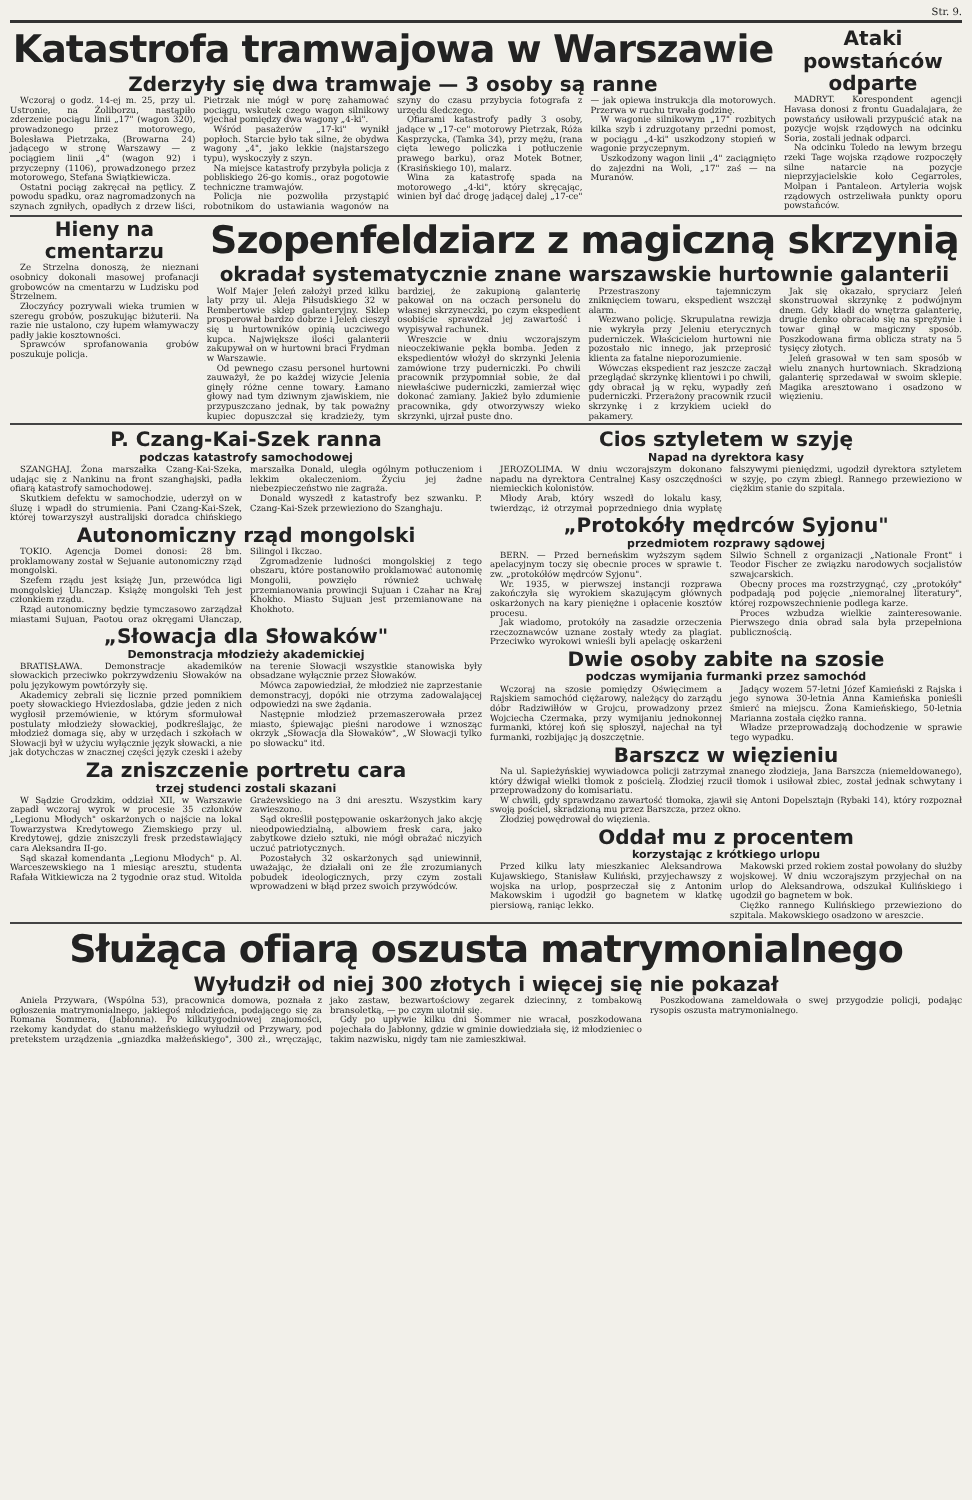Str. 9.
Katastrofa tramwajowa w Warszawie
Zderzyły się dwa tramwaje — 3 osoby są ranne
Wczoraj o godz. 14-ej m. 25, przy ul. Ustronie, na Żoliborzu, nastąpiło zderzenie pociągu linii „17" (wagon 320), prowadzonego przez motorowego, Bolesława Pietrzaka, (Browarna 24) jadącego w stronę Warszawy — z pociągiem linii „4" (wagon 92) i przyczepny (1106), prowadzonego przez motorowego, Stefana Świątkiewicza.
Ostatni pociąg zakręcał na pętlicy. Z powodu spadku, oraz nagromadzonych na szynach zgniłych, opadłych z drzew liści, Pietrzak nie mógł w porę zahamować pociągu, wskutek czego wagon silnikowy wjechał pomiędzy dwa wagony „4-ki".
Wśród pasażerów „17-ki" wynikł popłoch. Starcie było tak silne, że obydwa wagony „4", jako lekkie (najstarszego typu), wyskoczyły z szyn.
Na miejsce katastrofy przybyła policja z pobliskiego 26-go komis., oraz pogotowie techniczne tramwajów.
Policja nie pozwoliła przystąpić robotnikom do ustawiania wagonów na szyny do czasu przybycia fotografa z urzędu śledczego.
Ofiarami katastrofy padły 3 osoby, jadące w „17-ce" motorowy Pietrzak, Róża Kasprzycka, (Tamka 34), przy mężu, (rana cięta lewego policzka i potłuczenie prawego barku), oraz Motek Botner, (Krasińskiego 10), malarz.
Wina za katastrofę spada na motorowego „4-ki", który skręcając, winien był dać drogę jadącej dalej „17-ce" — jak opiewa instrukcja dla motorowych. Przerwa w ruchu trwała godzinę.
W wagonie silnikowym „17" rozbitych kilka szyb i zdruzgotany przedni pomost, w pociągu „4-ki" uszkodzony stopień w wagonie przyczepnym.
Uszkodzony wagon linii „4" zaciągnięto do zajezdni na Woli, „17" zaś — na Muranów.
Ataki powstańców odparte
MADRYT. Korespondent agencji Havasa donosi z frontu Guadalajara, że powstańcy usiłowali przypuścić atak na pozycje wojsk rządowych na odcinku Soria, zostali jednak odparci.
Na odcinku Toledo na lewym brzegu rzeki Tage wojska rządowe rozpoczęły silne natarcie na pozycje nieprzyjacielskie koło Cegarroles, Molpan i Pantaleon. Artyleria wojsk rządowych ostrzeliwała punkty oporu powstańców.
Hieny na cmentarzu
Ze Strzelna donoszą, że nieznani osobnicy dokonali masowej profanacji grobowców na cmentarzu w Ludzisku pod Strzelnem.
Złoczyńcy pozrywali wieka trumien w szeregu grobów, poszukując biżuterii. Na razie nie ustalono, czy łupem włamywaczy padły jakie kosztowności.
Sprawców sprofanowania grobów poszukuje policja.
Szopenfeldziarz z magiczną skrzynią
okradał systematycznie znane warszawskie hurtownie galanterii
Wolf Majer Jeleń założył przed kilku laty przy ul. Aleja Piłsudskiego 32 w Rembertowie sklep galanteryjny. Sklep prosperował bardzo dobrze i Jeleń cieszył się u hurtowników opinią uczciwego kupca. Największe ilości galanterii zakupywał on w hurtowni braci Frydman w Warszawie.
Od pewnego czasu personel hurtowni zauważył, że po każdej wizycie Jelenia ginęły różne cenne towary. Łamano głowy nad tym dziwnym zjawiskiem, nie przypuszczano jednak, by tak poważny kupiec dopuszczał się kradzieży, tym bardziej, że zakupioną galanterię pakował on na oczach personelu do własnej skrzyneczki, po czym ekspedient osobiście sprawdzał jej zawartość i wypisywał rachunek.
Wreszcie w dniu wczorajszym nieoczekiwanie pękła bomba. Jeden z ekspedientów włożył do skrzynki Jelenia zamówione trzy puderniczki. Po chwili pracownik przypomniał sobie, że dał niewłaściwe puderniczki, zamierzał więc dokonać zamiany. Jakież było zdumienie pracownika, gdy otworzywszy wieko skrzynki, ujrzał puste dno.
Przestraszony tajemniczym zniknięciem towaru, ekspedient wszczął alarm.
Wezwano policję. Skrupulatna rewizja nie wykryła przy Jeleniu eterycznych puderniczek. Właścicielom hurtowni nie pozostało nic innego, jak przeprosić klienta za fatalne nieporozumienie.
Wówczas ekspedient raz jeszcze zaczął przeglądać skrzynkę klientowi i po chwili, gdy obracał ją w ręku, wypadły zeń puderniczki. Przerażony pracownik rzucił skrzynkę i z krzykiem uciekł do pakamery.
Jak się okazało, spryciarz Jeleń skonstruował skrzynkę z podwójnym dnem. Gdy kładł do wnętrza galanterię, drugie denko obracało się na sprężynie i towar ginął w magiczny sposób. Poszkodowana firma oblicza straty na 5 tysięcy złotych.
Jeleń grasował w ten sam sposób w wielu znanych hurtowniach. Skradzioną galanterię sprzedawał w swoim sklepie. Magika aresztowano i osadzono w więzieniu.
P. Czang-Kai-Szek ranna
podczas katastrofy samochodowej
SZANGHAJ. Żona marszałka Czang-Kai-Szeka, udając się z Nankinu na front szanghajski, padła ofiarą katastrofy samochodowej.
Skutkiem defektu w samochodzie, uderzył on w śluzę i wpadł do strumienia. Pani Czang-Kai-Szek, której towarzyszył australijski doradca chińskiego marszałka Donald, uległa ogólnym potłuczeniom i lekkim okaleczeniom. Życiu jej żadne niebezpieczeństwo nie zagraża.
Donald wyszedł z katastrofy bez szwanku. P. Czang-Kai-Szek przewieziono do Szanghaju.
Autonomiczny rząd mongolski
TOKIO. Agencja Domei donosi: 28 bm. proklamowany został w Sejuanie autonomiczny rząd mongolski.
Szefem rządu jest książę Jun, przewódca ligi mongolskiej Ułanczap. Książę mongolski Teh jest członkiem rządu.
Rząd autonomiczny będzie tymczasowo zarządzał miastami Sujuan, Paotou oraz okręgami Ułanczap, Silingol i Ikczao.
Zgromadzenie ludności mongolskiej z tego obszaru, które postanowiło proklamować autonomię Mongolii, powzięło również uchwałę przemianowania prowincji Sujuan i Czahar na Kraj Khokho. Miasto Sujuan jest przemianowane na Khokhoto.
„Słowacja dla Słowaków"
Demonstracja młodzieży akademickiej
BRATISŁAWA. Demonstracje akademików słowackich przeciwko pokrzywdzeniu Słowaków na polu językowym powtórzyły się.
Akademicy zebrali się licznie przed pomnikiem poety słowackiego Hviezdoslaba, gdzie jeden z nich wygłosił przemówienie, w którym sformułował postulaty młodzieży słowackiej, podkreślając, że młodzież domaga się, aby w urzędach i szkołach w Słowacji był w użyciu wyłącznie język słowacki, a nie jak dotychczas w znacznej części język czeski i ażeby na terenie Słowacji wszystkie stanowiska były obsadzane wyłącznie przez Słowaków.
Mówca zapowiedział, że młodzież nie zaprzestanie demonstracyj, dopóki nie otrzyma zadowalającej odpowiedzi na swe żądania.
Następnie młodzież przemaszerowała przez miasto, śpiewając pieśni narodowe i wznosząc okrzyk „Słowacja dla Słowaków", „W Słowacji tylko po słowacku" itd.
Za zniszczenie portretu cara
trzej studenci zostali skazani
W Sądzie Grodzkim, oddział XII, w Warszawie zapadł wczoraj wyrok w procesie 35 członków „Legionu Młodych" oskarżonych o najście na lokal Towarzystwa Kredytowego Ziemskiego przy ul. Kredytowej, gdzie zniszczyli fresk przedstawiający cara Aleksandra II-go.
Sąd skazał komendanta „Legionu Młodych" p. Al. Warceszewskiego na 1 miesiąc aresztu, studenta Rafała Witkiewicza na 2 tygodnie oraz stud. Witolda Grażewskiego na 3 dni aresztu. Wszystkim kary zawieszono.
Sąd określił postępowanie oskarżonych jako akcję nieodpowiedzialną, albowiem fresk cara, jako zabytkowe dzieło sztuki, nie mógł obrażać niczyich uczuć patriotycznych.
Pozostałych 32 oskarżonych sąd uniewinnił, uważając, że działali oni ze źle zrozumianych pobudek ideologicznych, przy czym zostali wprowadzeni w błąd przez swoich przywódców.
Cios sztyletem w szyję
Napad na dyrektora kasy
JEROZOLIMA. W dniu wczorajszym dokonano napadu na dyrektora Centralnej Kasy oszczędności niemieckich kolonistów.
Młody Arab, który wszedł do lokalu kasy, twierdząc, iż otrzymał poprzedniego dnia wypłatę fałszywymi pieniędzmi, ugodził dyrektora sztyletem w szyję, po czym zbiegł. Rannego przewieziono w ciężkim stanie do szpitala.
„Protokóły mędrców Syjonu"
przedmiotem rozprawy sądowej
BERN. — Przed berneńskim wyższym sądem apelacyjnym toczy się obecnie proces w sprawie t. zw. „protokółów mędrców Syjonu".
Wr. 1935, w pierwszej instancji rozprawa zakończyła się wyrokiem skazującym głównych oskarżonych na kary pieniężne i opłacenie kosztów procesu.
Jak wiadomo, protokóły na zasadzie orzeczenia rzeczoznawców uznane zostały wtedy za plagiat. Przeciwko wyrokowi wnieśli byli apelację oskarżeni Silwio Schnell z organizacji „Nationale Front" i Teodor Fischer ze związku narodowych socjalistów szwajcarskich.
Obecny proces ma rozstrzygnąć, czy „protokóły" podpadają pod pojęcie „niemoralnej literatury", której rozpowszechnienie podlega karze.
Proces wzbudza wielkie zainteresowanie. Pierwszego dnia obrad sala była przepełniona publicznością.
Dwie osoby zabite na szosie
podczas wymijania furmanki przez samochód
Wczoraj na szosie pomiędzy Oświęcimem a Rajskiem samochód ciężarowy, należący do zarządu dóbr Radziwiłłów w Grojcu, prowadzony przez Wojciecha Czermaka, przy wymijaniu jednokonnej furmanki, której koń się spłoszył, najechał na tył furmanki, rozbijając ją doszczętnie.
Jadący wozem 57-letni Józef Kamieński z Rajska i jego synowa 30-letnia Anna Kamieńska ponieśli śmierć na miejscu. Żona Kamieńskiego, 50-letnia Marianna została ciężko ranna.
Władze przeprowadzają dochodzenie w sprawie tego wypadku.
Barszcz w więzieniu
Na ul. Sapieżyńskiej wywiadowca policji zatrzymał znanego złodzieja, Jana Barszcza (niemeldowanego), który dźwigał wielki tłomok z pościelą. Złodziej rzucił tłomok i usiłował zbiec, został jednak schwytany i przeprowadzony do komisariatu.
W chwili, gdy sprawdzano zawartość tłomoka, zjawił się Antoni Dopelsztajn (Rybaki 14), który rozpoznał swoją pościel, skradzioną mu przez Barszcza, przez okno.
Złodziej powędrował do więzienia.
Oddał mu z procentem
korzystając z krótkiego urlopu
Przed kilku laty mieszkaniec Aleksandrowa Kujawskiego, Stanisław Kuliński, przyjechawszy z wojska na urlop, posprzeczał się z Antonim Makowskim i ugodził go bagnetem w klatkę piersiową, raniąc lekko.
Makowski przed rokiem został powołany do służby wojskowej. W dniu wczorajszym przyjechał on na urlop do Aleksandrowa, odszukał Kulińskiego i ugodził go bagnetem w bok.
Ciężko rannego Kulińskiego przewieziono do szpitala. Makowskiego osadzono w areszcie.
Służąca ofiarą oszusta matrymonialnego
Wyłudził od niej 300 złotych i więcej się nie pokazał
Aniela Przywara, (Wspólna 53), pracownica domowa, poznała z ogłoszenia matrymonialnego, jakiegoś młodzieńca, podającego się za Romana Sommera, (Jabłonna). Po kilkutygodniowej znajomości, rzekomy kandydat do stanu małżeńskiego wyłudził od Przywary, pod pretekstem urządzenia „gniazdka małżeńskiego", 300 zł., wręczając, jako zastaw, bezwartościowy zegarek dziecinny, z tombakową bransoletką, — po czym ulotnił się.
Gdy po upływie kilku dni Sommer nie wracał, poszkodowana pojechała do Jabłonny, gdzie w gminie dowiedziała się, iż młodzieniec o takim nazwisku, nigdy tam nie zamieszkiwał.
Poszkodowana zameldowała o swej przygodzie policji, podając rysopis oszusta matrymonialnego.